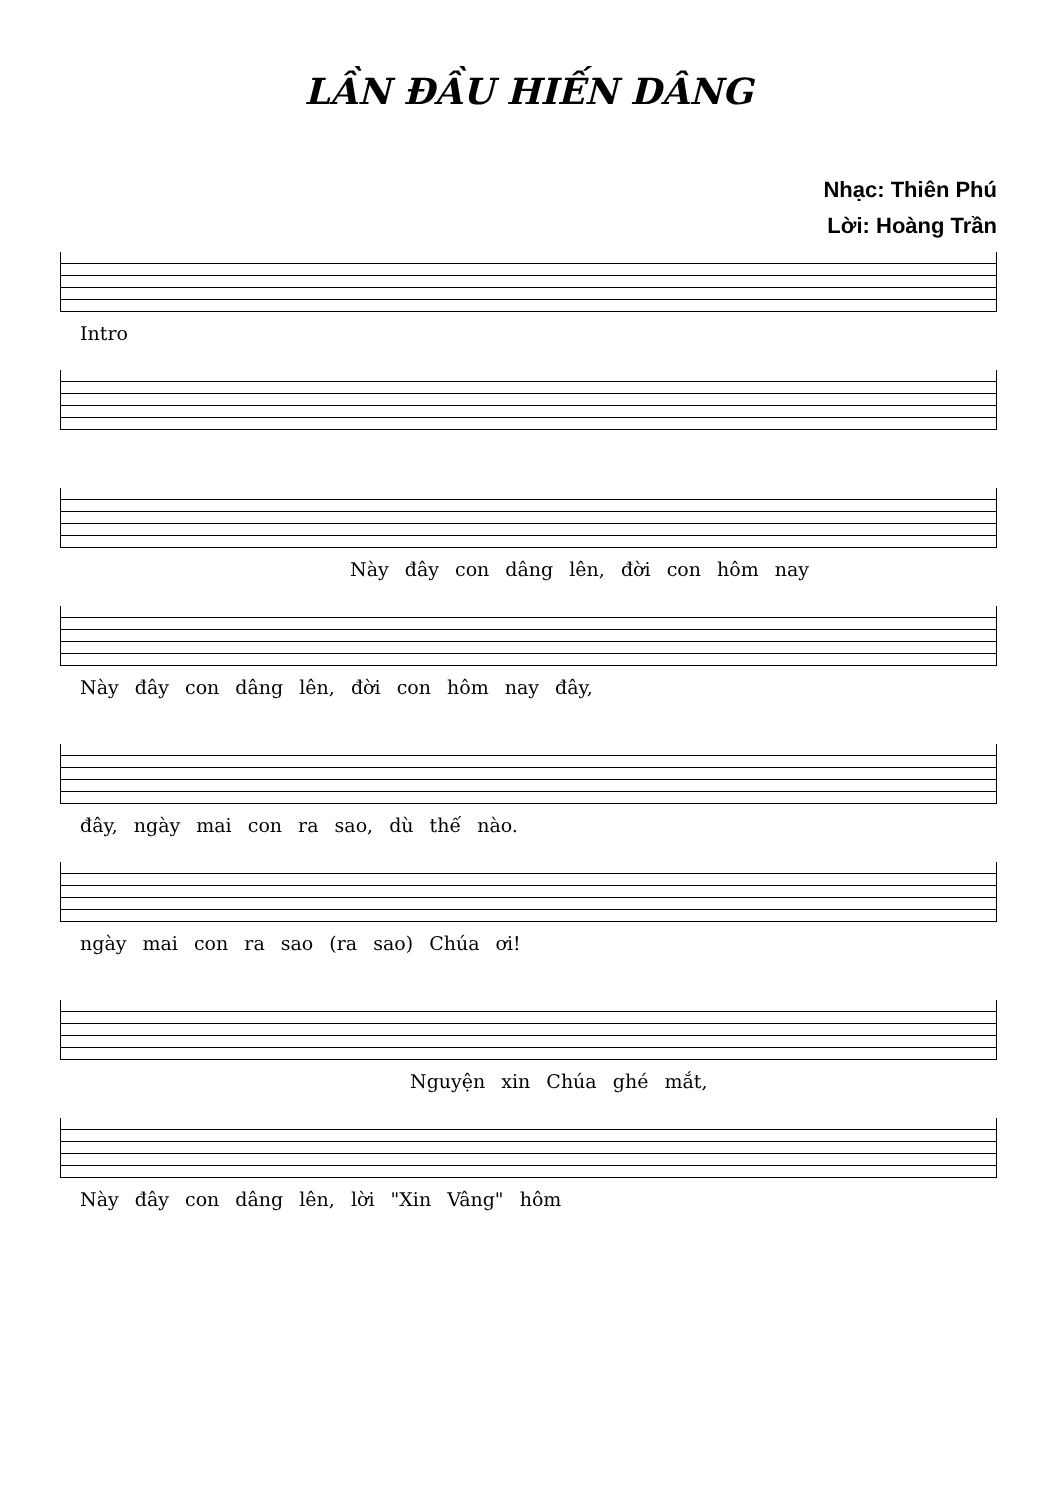LẦN ĐẦU HIẾN DÂNG
Nhạc: Thiên Phú
Lời: Hoàng Trần
Intro
Này đây con dâng lên, đời con hôm nay
Này đây con dâng lên, đời con hôm nay đây,
đây, ngày mai con ra sao, dù thế nào.
ngày mai con ra sao (ra sao) Chúa ơi!
Nguyện xin Chúa ghé mắt,
Này đây con dâng lên, lời "Xin Vâng" hôm